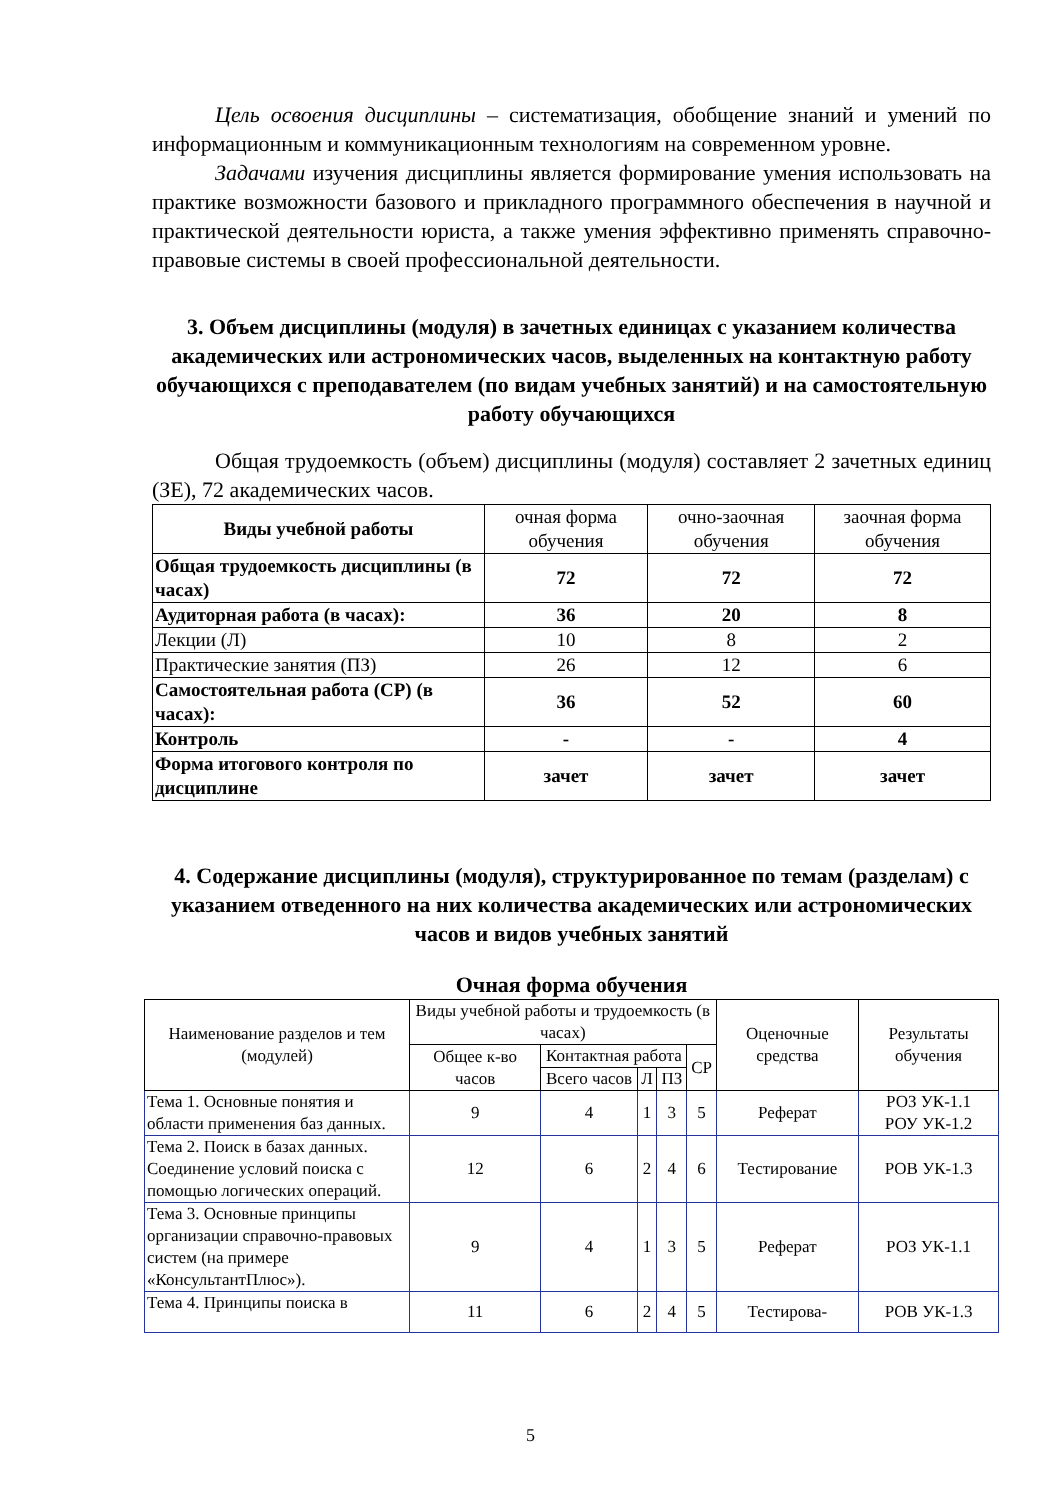Цель освоения дисциплины – систематизация, обобщение знаний и умений по информационным и коммуникационным технологиям на современном уровне.
Задачами изучения дисциплины является формирование умения использовать на практике возможности базового и прикладного программного обеспечения в научной и практической деятельности юриста, а также умения эффективно применять справочно-правовые системы в своей профессиональной деятельности.
3. Объем дисциплины (модуля) в зачетных единицах с указанием количества академических или астрономических часов, выделенных на контактную работу обучающихся с преподавателем (по видам учебных занятий) и на самостоятельную работу обучающихся
Общая трудоемкость (объем) дисциплины (модуля) составляет 2 зачетных единиц (ЗЕ), 72 академических часов.
| Виды учебной работы | очная форма обучения | очно-заочная обучения | заочная форма обучения |
| Общая трудоемкость дисциплины (в часах) | 72 | 72 | 72 |
| Аудиторная работа (в часах): | 36 | 20 | 8 |
| Лекции (Л) | 10 | 8 | 2 |
| Практические занятия (ПЗ) | 26 | 12 | 6 |
| Самостоятельная работа (СР) (в часах): | 36 | 52 | 60 |
| Контроль | - | - | 4 |
| Форма итогового контроля по дисциплине | зачет | зачет | зачет |
4. Содержание дисциплины (модуля), структурированное по темам (разделам) с указанием отведенного на них количества академических или астрономических часов и видов учебных занятий
Очная форма обучения
| Наименование разделов и тем (модулей) | Виды учебной работы и трудоемкость (в часах) | | | | | Оценочные средства | Результаты обучения |
| --- | --- | --- | --- | --- | --- | --- | --- |
| | Общее к-во часов | Контактная работа | | | СР | | |
| | | Всего часов | Л | ПЗ | | | |
| Тема 1. Основные понятия и области применения баз данных. | 9 | 4 | 1 | 3 | 5 | Реферат | РОЗ УК-1.1 РОУ УК-1.2 |
| Тема 2. Поиск в базах данных. Соединение условий поиска с помощью логических операций. | 12 | 6 | 2 | 4 | 6 | Тестирование | РОВ УК-1.3 |
| Тема 3. Основные принципы организации справочно-правовых систем (на примере «КонсультантПлюс»). | 9 | 4 | 1 | 3 | 5 | Реферат | РОЗ УК-1.1 |
| Тема 4. Принципы поиска в | 11 | 6 | 2 | 4 | 5 | Тестирова- | РОВ УК-1.3 |
5